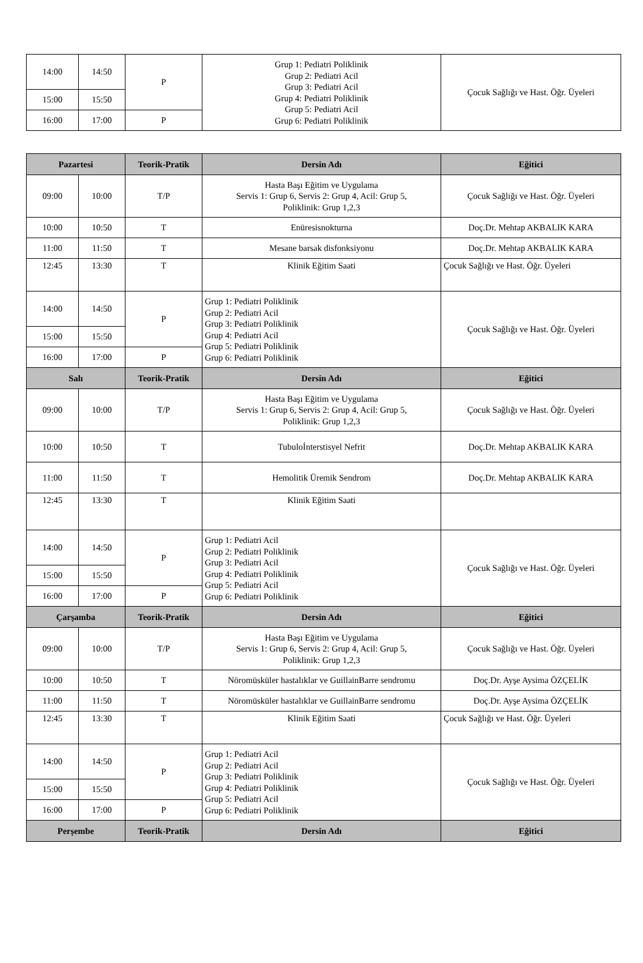| 14:00 | 14:50 | P | Grup 1: Pediatri Poliklinik Grup 2: Pediatri Acil Grup 3: Pediatri Acil Grup 4: Pediatri Poliklinik Grup 5: Pediatri Acil Grup 6: Pediatri Poliklinik | Çocuk Sağlığı ve Hast. Öğr. Üyeleri |
| 15:00 | 15:50 | | | |
| 16:00 | 17:00 | P | | |
| Pazartesi | | Teorik-Pratik | Dersin Adı | Eğitici |
| --- | --- | --- | --- | --- |
| 09:00 | 10:00 | T/P | Hasta Başı Eğitim ve Uygulama Servis 1: Grup 6, Servis 2: Grup 4, Acil: Grup 5, Poliklinik: Grup 1,2,3 | Çocuk Sağlığı ve Hast. Öğr. Üyeleri |
| 10:00 | 10:50 | T | Enüresisnokturna | Doç.Dr. Mehtap AKBALIK KARA |
| 11:00 | 11:50 | T | Mesane barsak disfonksiyonu | Doç.Dr. Mehtap AKBALIK KARA |
| 12:45 | 13:30 | T | Klinik Eğitim Saati | Çocuk Sağlığı ve Hast. Öğr. Üyeleri |
| 14:00 | 14:50 | P | Grup 1: Pediatri Poliklinik Grup 2: Pediatri Acil Grup 3: Pediatri Poliklinik Grup 4: Pediatri Acil Grup 5: Pediatri Poliklinik Grup 6: Pediatri Poliklinik | Çocuk Sağlığı ve Hast. Öğr. Üyeleri |
| 15:00 | 15:50 | | | |
| 16:00 | 17:00 | P | | |
| Salı | | Teorik-Pratik | Dersin Adı | Eğitici |
| 09:00 | 10:00 | T/P | Hasta Başı Eğitim ve Uygulama Servis 1: Grup 6, Servis 2: Grup 4, Acil: Grup 5, Poliklinik: Grup 1,2,3 | Çocuk Sağlığı ve Hast. Öğr. Üyeleri |
| 10:00 | 10:50 | T | Tubuloİnterstisyel Nefrit | Doç.Dr. Mehtap AKBALIK KARA |
| 11:00 | 11:50 | T | Hemolitik Üremik Sendrom | Doç.Dr. Mehtap AKBALIK KARA |
| 12:45 | 13:30 | T | Klinik Eğitim Saati | |
| 14:00 | 14:50 | P | Grup 1: Pediatri Acil Grup 2: Pediatri Poliklinik Grup 3: Pediatri Acil Grup 4: Pediatri Poliklinik Grup 5: Pediatri Acil Grup 6: Pediatri Poliklinik | Çocuk Sağlığı ve Hast. Öğr. Üyeleri |
| 15:00 | 15:50 | | | |
| 16:00 | 17:00 | P | | |
| Çarşamba | | Teorik-Pratik | Dersin Adı | Eğitici |
| 09:00 | 10:00 | T/P | Hasta Başı Eğitim ve Uygulama Servis 1: Grup 6, Servis 2: Grup 4, Acil: Grup 5, Poliklinik: Grup 1,2,3 | Çocuk Sağlığı ve Hast. Öğr. Üyeleri |
| 10:00 | 10:50 | T | Nöromüsküler hastalıklar ve GuillainBarre sendromu | Doç.Dr. Ayşe Aysima ÖZÇELİK |
| 11:00 | 11:50 | T | Nöromüsküler hastalıklar ve GuillainBarre sendromu | Doç.Dr. Ayşe Aysima ÖZÇELİK |
| 12:45 | 13:30 | T | Klinik Eğitim Saati | Çocuk Sağlığı ve Hast. Öğr. Üyeleri |
| 14:00 | 14:50 | P | Grup 1: Pediatri Acil Grup 2: Pediatri Acil Grup 3: Pediatri Poliklinik Grup 4: Pediatri Poliklinik Grup 5: Pediatri Acil Grup 6: Pediatri Poliklinik | Çocuk Sağlığı ve Hast. Öğr. Üyeleri |
| 15:00 | 15:50 | | | |
| 16:00 | 17:00 | P | | |
| Perşembe | | Teorik-Pratik | Dersin Adı | Eğitici |